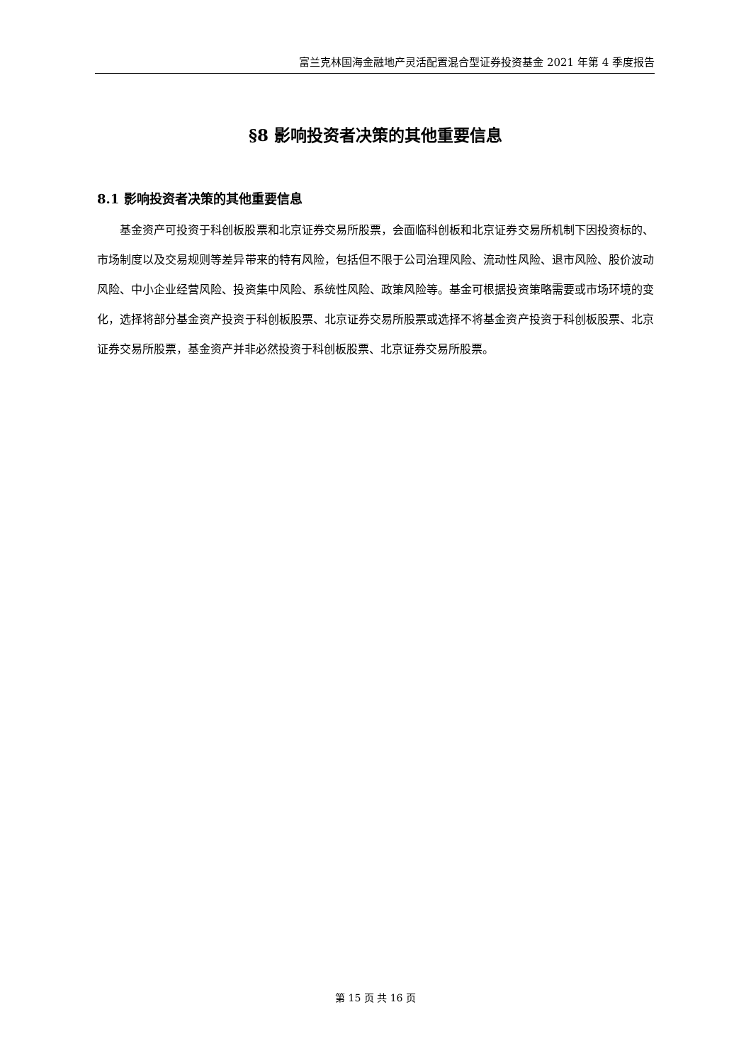富兰克林国海金融地产灵活配置混合型证券投资基金 2021 年第 4 季度报告
§8 影响投资者决策的其他重要信息
8.1 影响投资者决策的其他重要信息
基金资产可投资于科创板股票和北京证券交易所股票，会面临科创板和北京证券交易所机制下因投资标的、市场制度以及交易规则等差异带来的特有风险，包括但不限于公司治理风险、流动性风险、退市风险、股价波动风险、中小企业经营风险、投资集中风险、系统性风险、政策风险等。基金可根据投资策略需要或市场环境的变化，选择将部分基金资产投资于科创板股票、北京证券交易所股票或选择不将基金资产投资于科创板股票、北京证券交易所股票，基金资产并非必然投资于科创板股票、北京证券交易所股票。
第 15 页 共 16 页